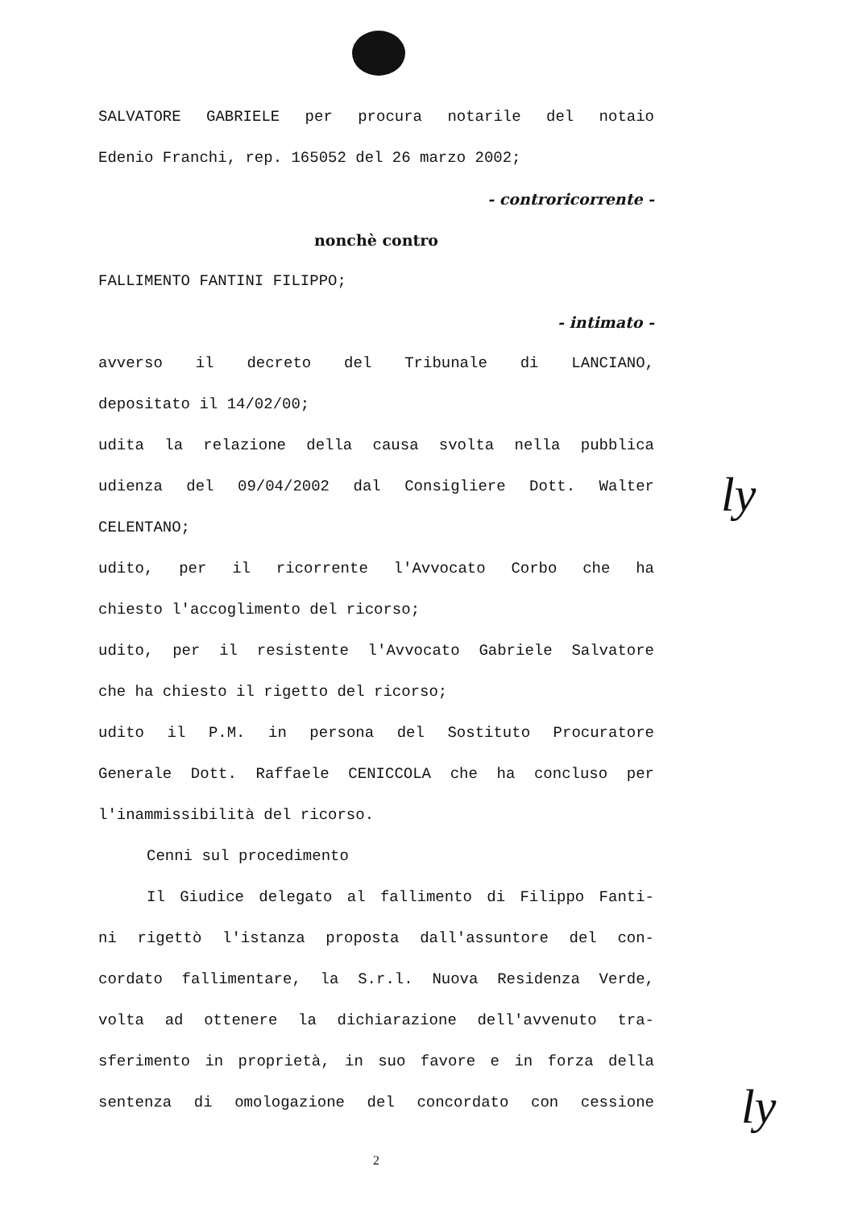SALVATORE GABRIELE per procura notarile del notaio
Edenio Franchi, rep. 165052 del 26 marzo 2002;
- controricorrente -
nonchè contro
FALLIMENTO FANTINI FILIPPO;
- intimato -
avverso il decreto del Tribunale di LANCIANO,
depositato il 14/02/00;
udita la relazione della causa svolta nella pubblica
udienza del 09/04/2002 dal Consigliere Dott. Walter
CELENTANO;
udito, per il ricorrente l'Avvocato Corbo che ha
chiesto l'accoglimento del ricorso;
udito, per il resistente l'Avvocato Gabriele Salvatore
che ha chiesto il rigetto del ricorso;
udito il P.M. in persona del Sostituto Procuratore
Generale Dott. Raffaele CENICCOLA che ha concluso per
l'inammissibilità del ricorso.
Cenni sul procedimento
Il Giudice delegato al fallimento di Filippo Fanti-
ni rigettò l'istanza proposta dall'assuntore del con-
cordato fallimentare, la S.r.l. Nuova Residenza Verde,
volta ad ottenere la dichiarazione dell'avvenuto tra-
sferimento in proprietà, in suo favore e in forza della
sentenza di omologazione del concordato con cessione
2
ly
ly